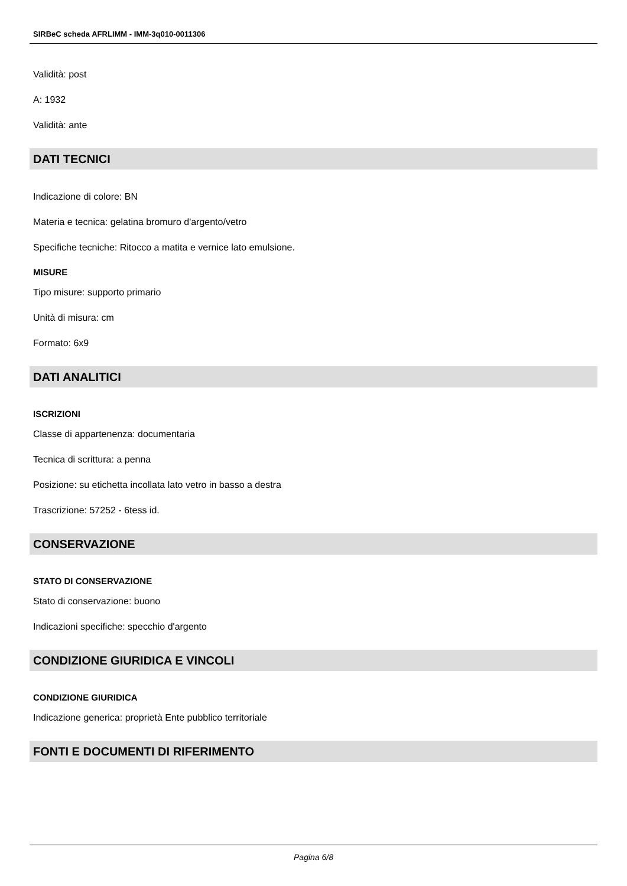SIRBeC scheda AFRLIMM - IMM-3q010-0011306
Validità: post
A: 1932
Validità: ante
DATI TECNICI
Indicazione di colore: BN
Materia e tecnica: gelatina bromuro d'argento/vetro
Specifiche tecniche: Ritocco a matita e vernice lato emulsione.
MISURE
Tipo misure: supporto primario
Unità di misura: cm
Formato: 6x9
DATI ANALITICI
ISCRIZIONI
Classe di appartenenza: documentaria
Tecnica di scrittura: a penna
Posizione: su etichetta incollata lato vetro in basso a destra
Trascrizione: 57252 - 6tess id.
CONSERVAZIONE
STATO DI CONSERVAZIONE
Stato di conservazione: buono
Indicazioni specifiche: specchio d'argento
CONDIZIONE GIURIDICA E VINCOLI
CONDIZIONE GIURIDICA
Indicazione generica: proprietà Ente pubblico territoriale
FONTI E DOCUMENTI DI RIFERIMENTO
Pagina 6/8